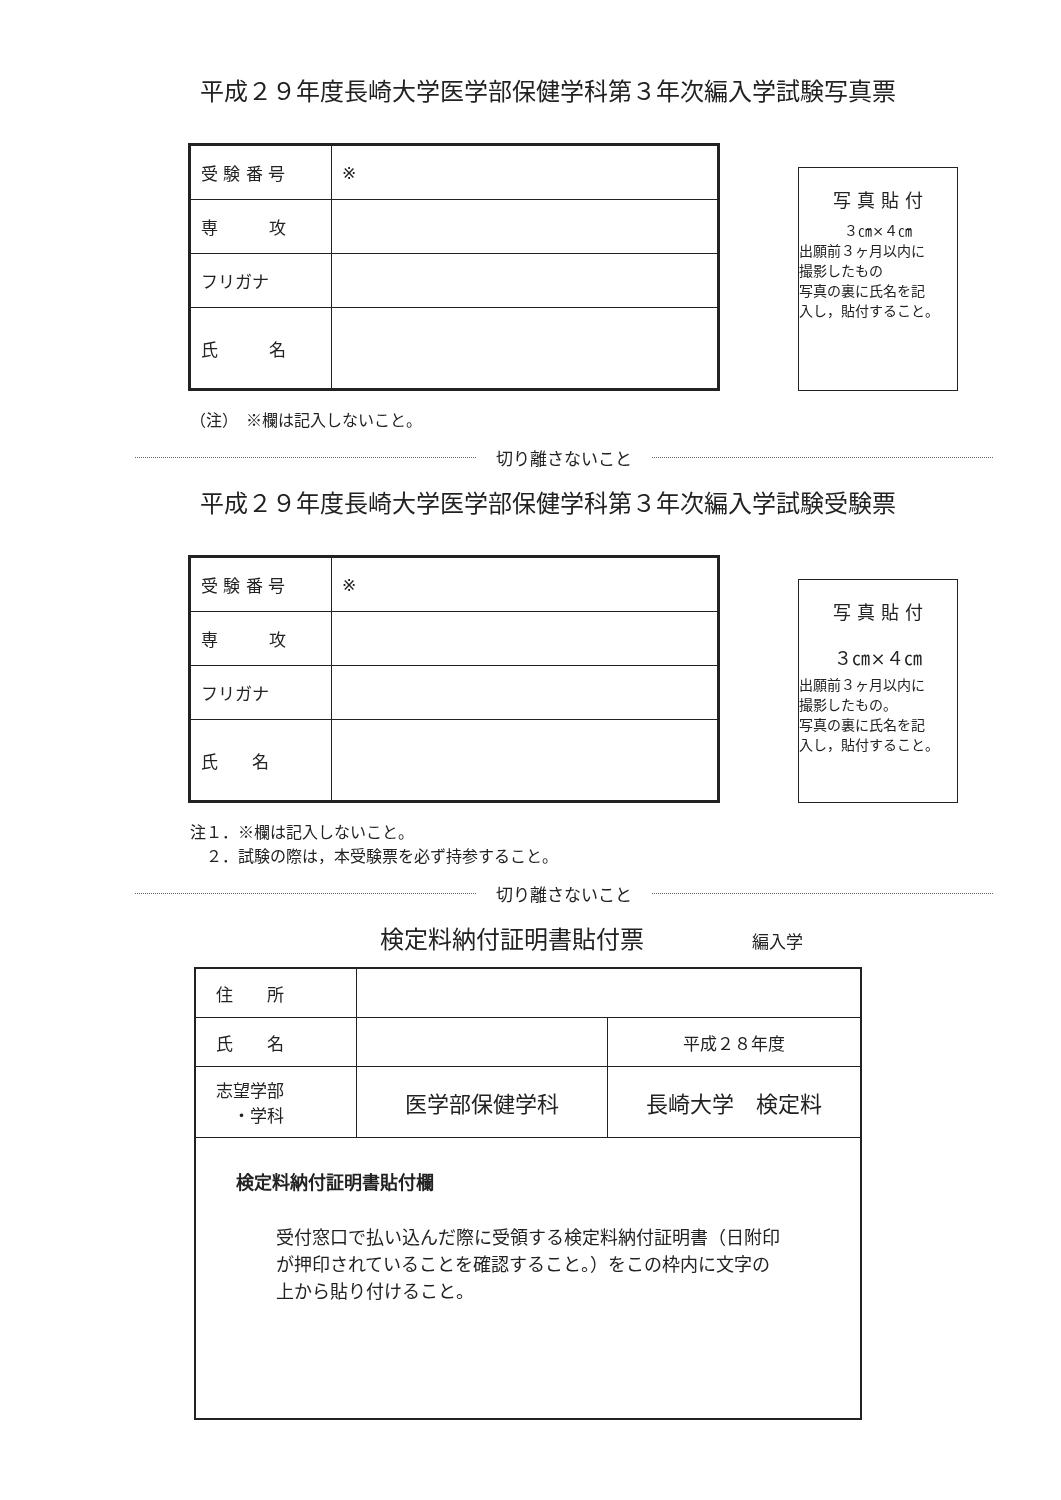平成２９年度長崎大学医学部保健学科第３年次編入学試験写真票
| 受 験 番 号 | ※ |
| 専 攻 | |
| フリガナ | |
| 氏 名 | |
写 真 貼 付
３㎝×４㎝
出願前３ヶ月以内に
撮影したもの
写真の裏に氏名を記
入し，貼付すること。
（注）　※欄は記入しないこと。
切り離さないこと
平成２９年度長崎大学医学部保健学科第３年次編入学試験受験票
| 受 験 番 号 | ※ |
| 専 攻 | |
| フリガナ | |
| 氏 名 | |
写 真 貼 付
３㎝×４㎝
出願前３ヶ月以内に
撮影したもの。
写真の裏に氏名を記
入し，貼付すること。
注１．※欄は記入しないこと。
　２．試験の際は，本受験票を必ず持参すること。
切り離さないこと
検定料納付証明書貼付票 編入学
| 住 所 | | |
| 氏 名 | | 平成２８年度 |
| 志望学部 ・学科 | 医学部保健学科 | 長崎大学 検定料 |
| 検定料納付証明書貼付欄 受付窓口で払い込んだ際に受領する検定料納付証明書（日附印が押印されていることを確認すること。）をこの枠内に文字の上から貼り付けること。 | | |